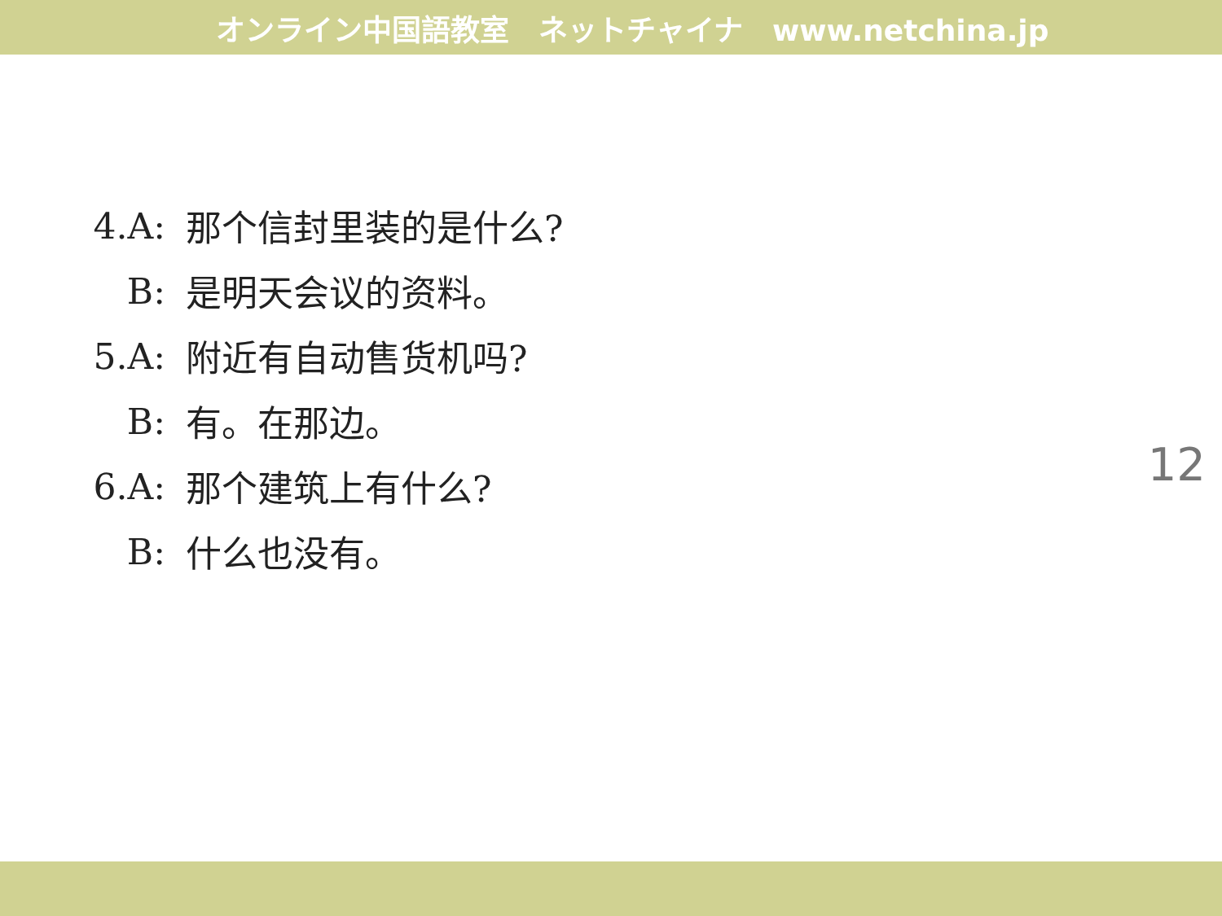オンライン中国語教室　ネットチャイナ　www.netchina.jp
4.A: 那个信封里装的是什么?
B: 是明天会议的资料。
5.A: 附近有自动售货机吗?
B: 有。在那边。
6.A: 那个建筑上有什么?
B: 什么也没有。
12